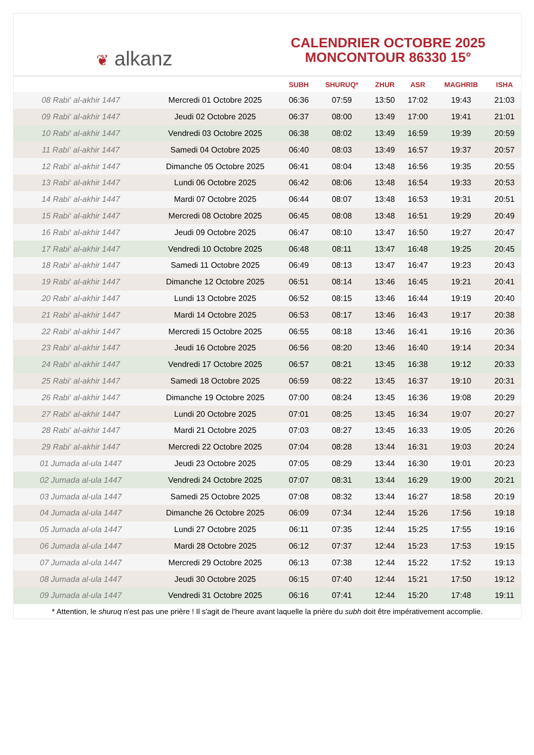❦ alkanz
CALENDRIER OCTOBRE 2025
MONCONTOUR 86330 15°
| | | SUBH | SHURUQ* | ZHUR | ASR | MAGHRIB | ISHA |
| --- | --- | --- | --- | --- | --- | --- | --- |
| 08 Rabi‘ al-akhir 1447 | Mercredi 01 Octobre 2025 | 06:36 | 07:59 | 13:50 | 17:02 | 19:43 | 21:03 |
| 09 Rabi‘ al-akhir 1447 | Jeudi 02 Octobre 2025 | 06:37 | 08:00 | 13:49 | 17:00 | 19:41 | 21:01 |
| 10 Rabi‘ al-akhir 1447 | Vendredi 03 Octobre 2025 | 06:38 | 08:02 | 13:49 | 16:59 | 19:39 | 20:59 |
| 11 Rabi‘ al-akhir 1447 | Samedi 04 Octobre 2025 | 06:40 | 08:03 | 13:49 | 16:57 | 19:37 | 20:57 |
| 12 Rabi‘ al-akhir 1447 | Dimanche 05 Octobre 2025 | 06:41 | 08:04 | 13:48 | 16:56 | 19:35 | 20:55 |
| 13 Rabi‘ al-akhir 1447 | Lundi 06 Octobre 2025 | 06:42 | 08:06 | 13:48 | 16:54 | 19:33 | 20:53 |
| 14 Rabi‘ al-akhir 1447 | Mardi 07 Octobre 2025 | 06:44 | 08:07 | 13:48 | 16:53 | 19:31 | 20:51 |
| 15 Rabi‘ al-akhir 1447 | Mercredi 08 Octobre 2025 | 06:45 | 08:08 | 13:48 | 16:51 | 19:29 | 20:49 |
| 16 Rabi‘ al-akhir 1447 | Jeudi 09 Octobre 2025 | 06:47 | 08:10 | 13:47 | 16:50 | 19:27 | 20:47 |
| 17 Rabi‘ al-akhir 1447 | Vendredi 10 Octobre 2025 | 06:48 | 08:11 | 13:47 | 16:48 | 19:25 | 20:45 |
| 18 Rabi‘ al-akhir 1447 | Samedi 11 Octobre 2025 | 06:49 | 08:13 | 13:47 | 16:47 | 19:23 | 20:43 |
| 19 Rabi‘ al-akhir 1447 | Dimanche 12 Octobre 2025 | 06:51 | 08:14 | 13:46 | 16:45 | 19:21 | 20:41 |
| 20 Rabi‘ al-akhir 1447 | Lundi 13 Octobre 2025 | 06:52 | 08:15 | 13:46 | 16:44 | 19:19 | 20:40 |
| 21 Rabi‘ al-akhir 1447 | Mardi 14 Octobre 2025 | 06:53 | 08:17 | 13:46 | 16:43 | 19:17 | 20:38 |
| 22 Rabi‘ al-akhir 1447 | Mercredi 15 Octobre 2025 | 06:55 | 08:18 | 13:46 | 16:41 | 19:16 | 20:36 |
| 23 Rabi‘ al-akhir 1447 | Jeudi 16 Octobre 2025 | 06:56 | 08:20 | 13:46 | 16:40 | 19:14 | 20:34 |
| 24 Rabi‘ al-akhir 1447 | Vendredi 17 Octobre 2025 | 06:57 | 08:21 | 13:45 | 16:38 | 19:12 | 20:33 |
| 25 Rabi‘ al-akhir 1447 | Samedi 18 Octobre 2025 | 06:59 | 08:22 | 13:45 | 16:37 | 19:10 | 20:31 |
| 26 Rabi‘ al-akhir 1447 | Dimanche 19 Octobre 2025 | 07:00 | 08:24 | 13:45 | 16:36 | 19:08 | 20:29 |
| 27 Rabi‘ al-akhir 1447 | Lundi 20 Octobre 2025 | 07:01 | 08:25 | 13:45 | 16:34 | 19:07 | 20:27 |
| 28 Rabi‘ al-akhir 1447 | Mardi 21 Octobre 2025 | 07:03 | 08:27 | 13:45 | 16:33 | 19:05 | 20:26 |
| 29 Rabi‘ al-akhir 1447 | Mercredi 22 Octobre 2025 | 07:04 | 08:28 | 13:44 | 16:31 | 19:03 | 20:24 |
| 01 Jumada al-ula 1447 | Jeudi 23 Octobre 2025 | 07:05 | 08:29 | 13:44 | 16:30 | 19:01 | 20:23 |
| 02 Jumada al-ula 1447 | Vendredi 24 Octobre 2025 | 07:07 | 08:31 | 13:44 | 16:29 | 19:00 | 20:21 |
| 03 Jumada al-ula 1447 | Samedi 25 Octobre 2025 | 07:08 | 08:32 | 13:44 | 16:27 | 18:58 | 20:19 |
| 04 Jumada al-ula 1447 | Dimanche 26 Octobre 2025 | 06:09 | 07:34 | 12:44 | 15:26 | 17:56 | 19:18 |
| 05 Jumada al-ula 1447 | Lundi 27 Octobre 2025 | 06:11 | 07:35 | 12:44 | 15:25 | 17:55 | 19:16 |
| 06 Jumada al-ula 1447 | Mardi 28 Octobre 2025 | 06:12 | 07:37 | 12:44 | 15:23 | 17:53 | 19:15 |
| 07 Jumada al-ula 1447 | Mercredi 29 Octobre 2025 | 06:13 | 07:38 | 12:44 | 15:22 | 17:52 | 19:13 |
| 08 Jumada al-ula 1447 | Jeudi 30 Octobre 2025 | 06:15 | 07:40 | 12:44 | 15:21 | 17:50 | 19:12 |
| 09 Jumada al-ula 1447 | Vendredi 31 Octobre 2025 | 06:16 | 07:41 | 12:44 | 15:20 | 17:48 | 19:11 |
* Attention, le shuruq n'est pas une prière ! Il s'agit de l'heure avant laquelle la prière du subh doit être impérativement accomplie.